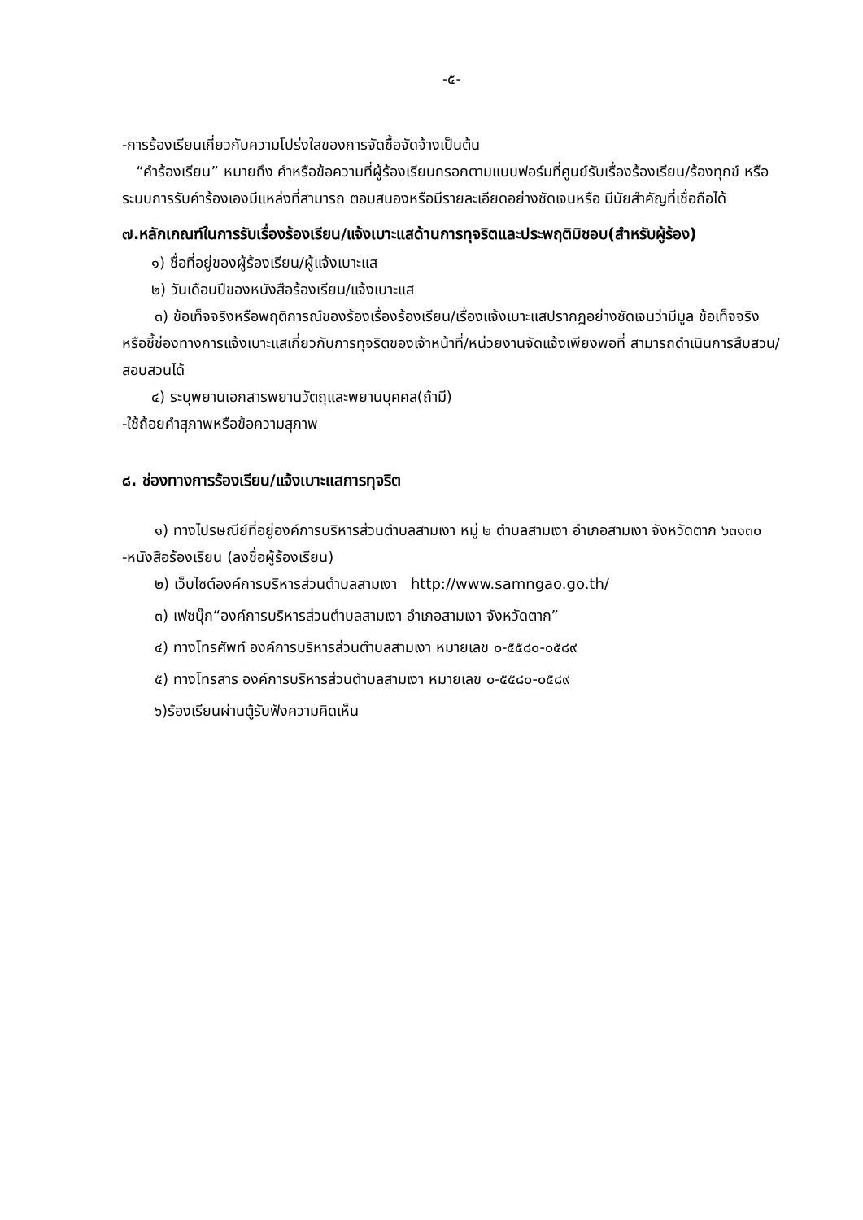-๕-
-การร้องเรียนเกี่ยวกับความโปร่งใสของการจัดซื้อจัดจ้างเป็นต้น
“คำร้องเรียน” หมายถึง คำหรือข้อความที่ผู้ร้องเรียนกรอกตามแบบฟอร์มที่ศูนย์รับเรื่องร้องเรียน/ร้องทุกข์ หรือระบบการรับคำร้องเองมีแหล่งที่สามารถ ตอบสนองหรือมีรายละเอียดอย่างชัดเจนหรือ มีนัยสำคัญที่เชื่อถือได้
๗.หลักเกณฑ์ในการรับเรื่องร้องเรียน/แจ้งเบาะแสด้านการทุจริตและประพฤติมิชอบ(สำหรับผู้ร้อง)
๑) ชื่อที่อยู่ของผู้ร้องเรียน/ผู้แจ้งเบาะแส
๒) วันเดือนปีของหนังสือร้องเรียน/แจ้งเบาะแส
๓) ข้อเท็จจริงหรือพฤติการณ์ของร้องเรื่องร้องเรียน/เรื่องแจ้งเบาะแสปรากฏอย่างชัดเจนว่ามีมูล ข้อเท็จจริงหรือชี้ช่องทางการแจ้งเบาะแสเกี่ยวกับการทุจริตของเจ้าหน้าที่/หน่วยงานจัดแจ้งเพียงพอที่ สามารถดำเนินการสืบสวน/สอบสวนได้
๔) ระบุพยานเอกสารพยานวัตถุและพยานบุคคล(ถ้ามี)
-ใช้ถ้อยคำสุภาพหรือข้อความสุภาพ
๘. ช่องทางการร้องเรียน/แจ้งเบาะแสการทุจริต
๑) ทางไปรษณีย์ที่อยู่องค์การบริหารส่วนตำบลสามเงา หมู่ ๒ ตำบลสามเงา อำเภอสามเงา จังหวัดตาก ๖๓๑๓๐ -หนังสือร้องเรียน (ลงชื่อผู้ร้องเรียน)
๒) เว็บไซต์องค์การบริหารส่วนตำบลสามเงา http://www.samngao.go.th/
๓) เฟซบุ๊ก“องค์การบริหารส่วนตำบลสามเงา อำเภอสามเงา จังหวัดตาก”
๔) ทางโทรศัพท์ องค์การบริหารส่วนตำบลสามเงา หมายเลข ๐-๕๕๘๐-๐๕๘๙
๕) ทางโทรสาร องค์การบริหารส่วนตำบลสามเงา หมายเลข ๐-๕๕๘๐-๐๕๘๙
๖)ร้องเรียนผ่านตู้รับฟังความคิดเห็น